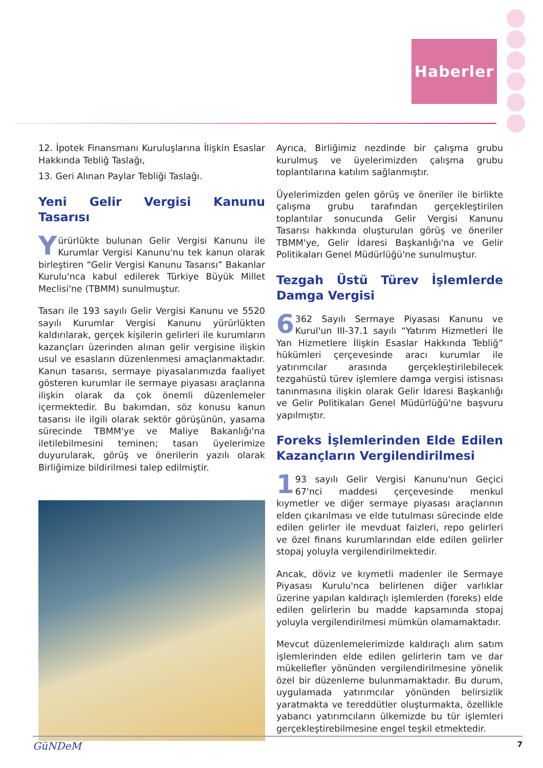Haberler
12. İpotek Finansmanı Kuruluşlarına İlişkin Esaslar Hakkında Tebliğ Taslağı,
13. Geri Alınan Paylar Tebliği Taslağı.
Yeni Gelir Vergisi Kanunu Tasarısı
Yürürlükte bulunan Gelir Vergisi Kanunu ile Kurumlar Vergisi Kanunu'nu tek kanun olarak birleştiren “Gelir Vergisi Kanunu Tasarısı” Bakanlar Kurulu'nca kabul edilerek Türkiye Büyük Millet Meclisi'ne (TBMM) sunulmuştur.
Tasarı ile 193 sayılı Gelir Vergisi Kanunu ve 5520 sayılı Kurumlar Vergisi Kanunu yürürlükten kaldırılarak, gerçek kişilerin gelirleri ile kurumların kazançları üzerinden alınan gelir vergisine ilişkin usul ve esasların düzenlenmesi amaçlanmaktadır. Kanun tasarısı, sermaye piyasalarımızda faaliyet gösteren kurumlar ile sermaye piyasası araçlarına ilişkin olarak da çok önemli düzenlemeler içermektedir. Bu bakımdan, söz konusu kanun tasarısı ile ilgili olarak sektör görüşünün, yasama sürecinde TBMM'ye ve Maliye Bakanlığı'na iletilebilmesini teminen; tasarı üyelerimize duyurularak, görüş ve önerilerin yazılı olarak Birliğimize bildirilmesi talep edilmiştir.
Ayrıca, Birliğimiz nezdinde bir çalışma grubu kurulmuş ve üyelerimizden çalışma grubu toplantılarına katılım sağlanmıştır.
Üyelerimizden gelen görüş ve öneriler ile birlikte çalışma grubu tarafından gerçekleştirilen toplantılar sonucunda Gelir Vergisi Kanunu Tasarısı hakkında oluşturulan görüş ve öneriler TBMM'ye, Gelir İdaresi Başkanlığı'na ve Gelir Politikaları Genel Müdürlüğü'ne sunulmuştur.
Tezgah Üstü Türev İşlemlerde Damga Vergisi
6 362 Sayılı Sermaye Piyasası Kanunu ve Kurul'un III-37.1 sayılı “Yatırım Hizmetleri İle Yan Hizmetlere İlişkin Esaslar Hakkında Tebliğ” hükümleri çerçevesinde aracı kurumlar ile yatırımcılar arasında gerçekleştirilebilecek tezgahüstü türev işlemlere damga vergisi istisnası tanınmasına ilişkin olarak Gelir İdaresi Başkanlığı ve Gelir Politikaları Genel Müdürlüğü'ne başvuru yapılmıştır.
Foreks İşlemlerinden Elde Edilen Kazançların Vergilendirilmesi
1 93 sayılı Gelir Vergisi Kanunu'nun Geçici 67'nci maddesi çerçevesinde menkul kıymetler ve diğer sermaye piyasası araçlarının elden çıkarılması ve elde tutulması sürecinde elde edilen gelirler ile mevduat faizleri, repo gelirleri ve özel finans kurumlarından elde edilen gelirler stopaj yoluyla vergilendirilmektedir.
Ancak, döviz ve kıymetli madenler ile Sermaye Piyasası Kurulu'nca belirlenen diğer varlıklar üzerine yapılan kaldıraçlı işlemlerden (foreks) elde edilen gelirlerin bu madde kapsamında stopaj yoluyla vergilendirilmesi mümkün olamamaktadır.
Mevcut düzenlemelerimizde kaldıraçlı alım satım işlemlerinden elde edilen gelirlerin tam ve dar mükellefler yönünden vergilendirilmesine yönelik özel bir düzenleme bulunmamaktadır. Bu durum, uygulamada yatırımcılar yönünden belirsizlik yaratmakta ve tereddütler oluşturmakta, özellikle yabancı yatırımcıların ülkemizde bu tür işlemleri gerçekleştirebilmesine engel teşkil etmektedir.
GüNDeM 7